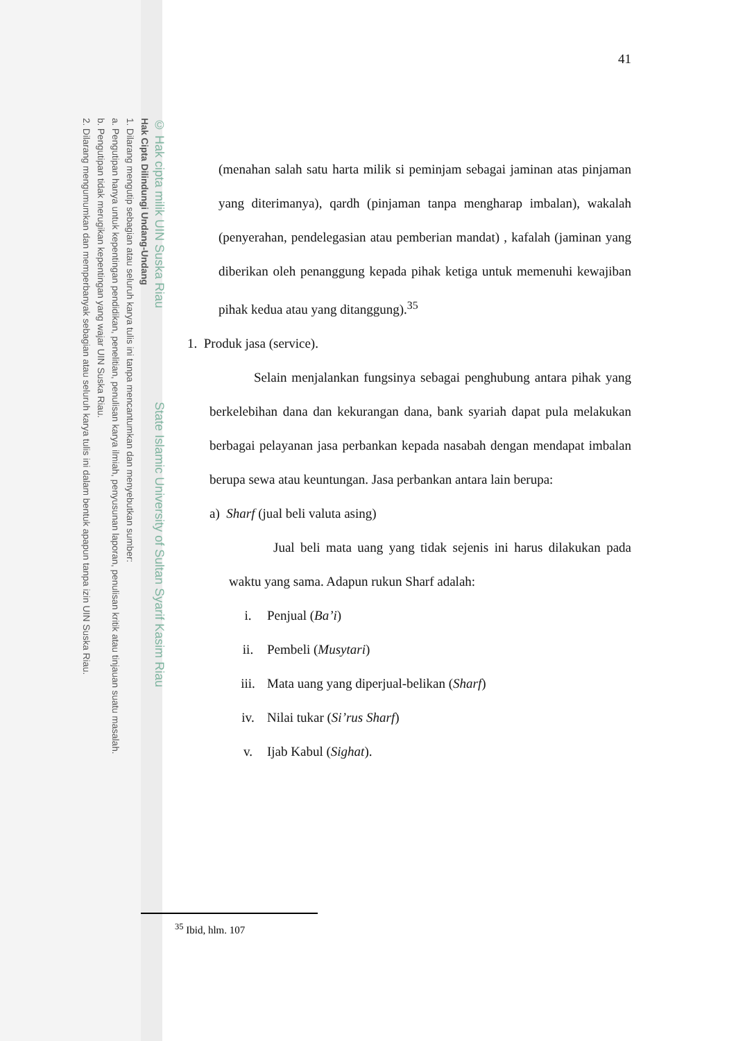© Hak cipta milik UIN Suska Riau State Islamic University of Sultan Syarif Kasim Riau
Hak Cipta Dilindungi Undang-Undang
1. Dilarang mengutip sebagian atau seluruh karya tulis ini tanpa mencantumkan dan menyebutkan sumber:
a. Pengutipan hanya untuk kepentingan pendidikan, penelitian, penulisan karya ilmiah, penyusunan laporan, penulisan kritik atau tinjauan suatu masalah.
b. Pengutipan tidak merugikan kepentingan yang wajar UIN Suska Riau.
2. Dilarang mengumumkan dan memperbanyak sebagian atau seluruh karya tulis ini dalam bentuk apapun tanpa izin UIN Suska Riau.
41
(menahan salah satu harta milik si peminjam sebagai jaminan atas pinjaman yang diterimanya), qardh (pinjaman tanpa mengharap imbalan), wakalah (penyerahan, pendelegasian atau pemberian mandat) , kafalah (jaminan yang diberikan oleh penanggung kepada pihak ketiga untuk memenuhi kewajiban pihak kedua atau yang ditanggung).<sup>35</sup>
1. Produk jasa (service).
Selain menjalankan fungsinya sebagai penghubung antara pihak yang berkelebihan dana dan kekurangan dana, bank syariah dapat pula melakukan berbagai pelayanan jasa perbankan kepada nasabah dengan mendapat imbalan berupa sewa atau keuntungan. Jasa perbankan antara lain berupa:
a) Sharf (jual beli valuta asing)
Jual beli mata uang yang tidak sejenis ini harus dilakukan pada waktu yang sama. Adapun rukun Sharf adalah:
i. Penjual (Ba’i)
ii. Pembeli (Musytari)
iii. Mata uang yang diperjual-belikan (Sharf)
iv. Nilai tukar (Si’rus Sharf)
v. Ijab Kabul (Sighat).
<sup>35</sup> Ibid, hlm. 107